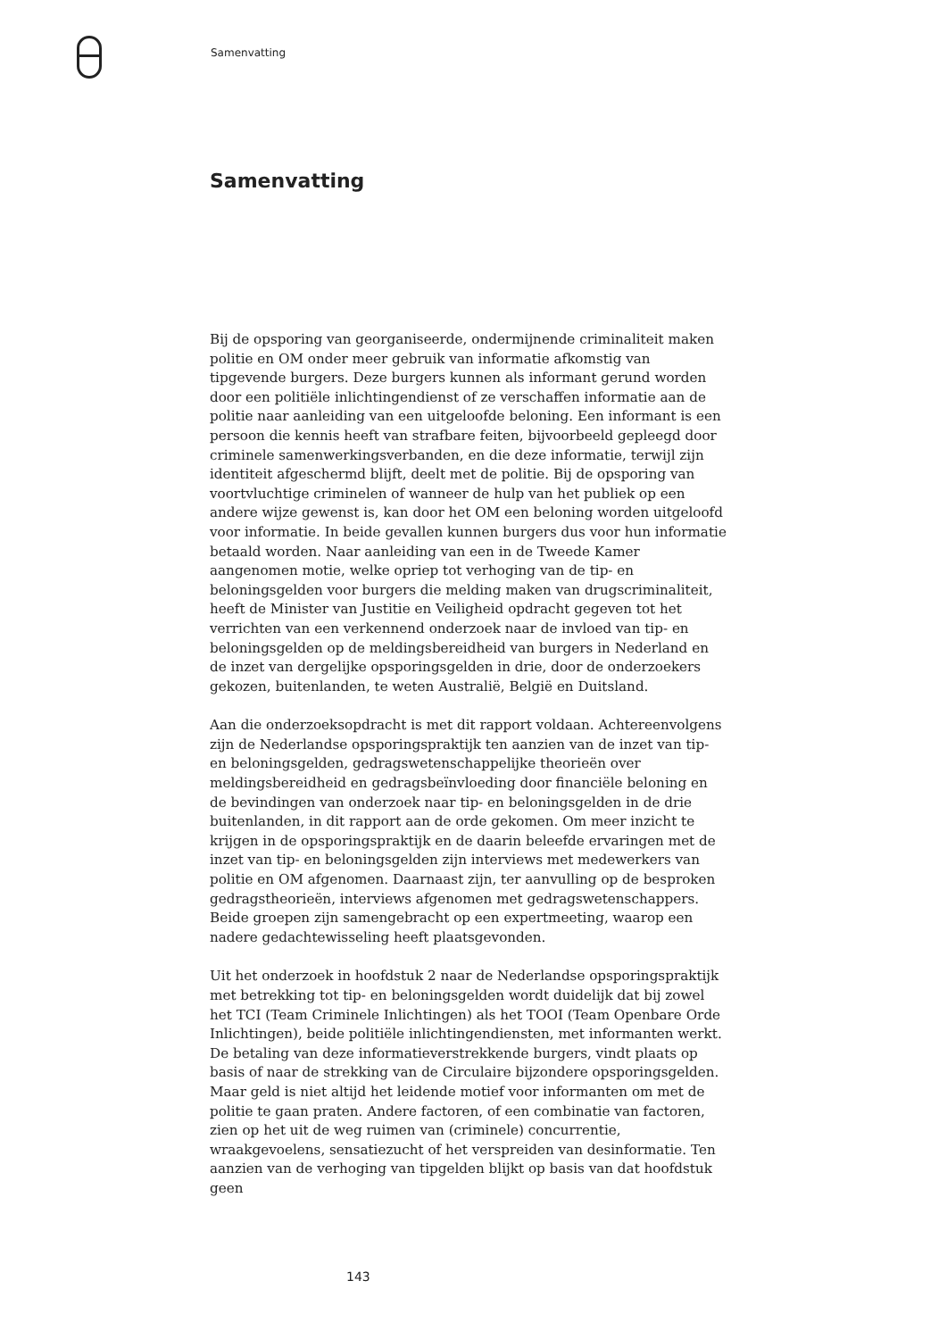Samenvatting
Samenvatting
Bij de opsporing van georganiseerde, ondermijnende criminaliteit maken politie en OM onder meer gebruik van informatie afkomstig van tipgevende burgers. Deze burgers kunnen als informant gerund worden door een politiële inlichtingendienst of ze verschaffen informatie aan de politie naar aanleiding van een uitgeloofde beloning. Een informant is een persoon die kennis heeft van strafbare feiten, bijvoorbeeld gepleegd door criminele samenwerkingsverbanden, en die deze informatie, terwijl zijn identiteit afgeschermd blijft, deelt met de politie. Bij de opsporing van voortvluchtige criminelen of wanneer de hulp van het publiek op een andere wijze gewenst is, kan door het OM een beloning worden uitgeloofd voor informatie. In beide gevallen kunnen burgers dus voor hun informatie betaald worden. Naar aanleiding van een in de Tweede Kamer aangenomen motie, welke opriep tot verhoging van de tip- en beloningsgelden voor burgers die melding maken van drugscriminaliteit, heeft de Minister van Justitie en Veiligheid opdracht gegeven tot het verrichten van een verkennend onderzoek naar de invloed van tip- en beloningsgelden op de meldingsbereidheid van burgers in Nederland en de inzet van dergelijke opsporingsgelden in drie, door de onderzoekers gekozen, buitenlanden, te weten Australië, België en Duitsland.
Aan die onderzoeksopdracht is met dit rapport voldaan. Achtereenvolgens zijn de Nederlandse opsporingspraktijk ten aanzien van de inzet van tip- en beloningsgelden, gedragswetenschappelijke theorieën over meldingsbereidheid en gedragsbeïnvloeding door financiële beloning en de bevindingen van onderzoek naar tip- en beloningsgelden in de drie buitenlanden, in dit rapport aan de orde gekomen. Om meer inzicht te krijgen in de opsporingspraktijk en de daarin beleefde ervaringen met de inzet van tip- en beloningsgelden zijn interviews met medewerkers van politie en OM afgenomen. Daarnaast zijn, ter aanvulling op de besproken gedragstheorieën, interviews afgenomen met gedragswetenschappers. Beide groepen zijn samengebracht op een expertmeeting, waarop een nadere gedachtewisseling heeft plaatsgevonden.
Uit het onderzoek in hoofdstuk 2 naar de Nederlandse opsporingspraktijk met betrekking tot tip- en beloningsgelden wordt duidelijk dat bij zowel het TCI (Team Criminele Inlichtingen) als het TOOI (Team Openbare Orde Inlichtingen), beide politiële inlichtingendiensten, met informanten werkt. De betaling van deze informatieverstrekkende burgers, vindt plaats op basis of naar de strekking van de Circulaire bijzondere opsporingsgelden. Maar geld is niet altijd het leidende motief voor informanten om met de politie te gaan praten. Andere factoren, of een combinatie van factoren, zien op het uit de weg ruimen van (criminele) concurrentie, wraakgevoelens, sensatiezucht of het verspreiden van desinformatie. Ten aanzien van de verhoging van tipgelden blijkt op basis van dat hoofdstuk geen
143